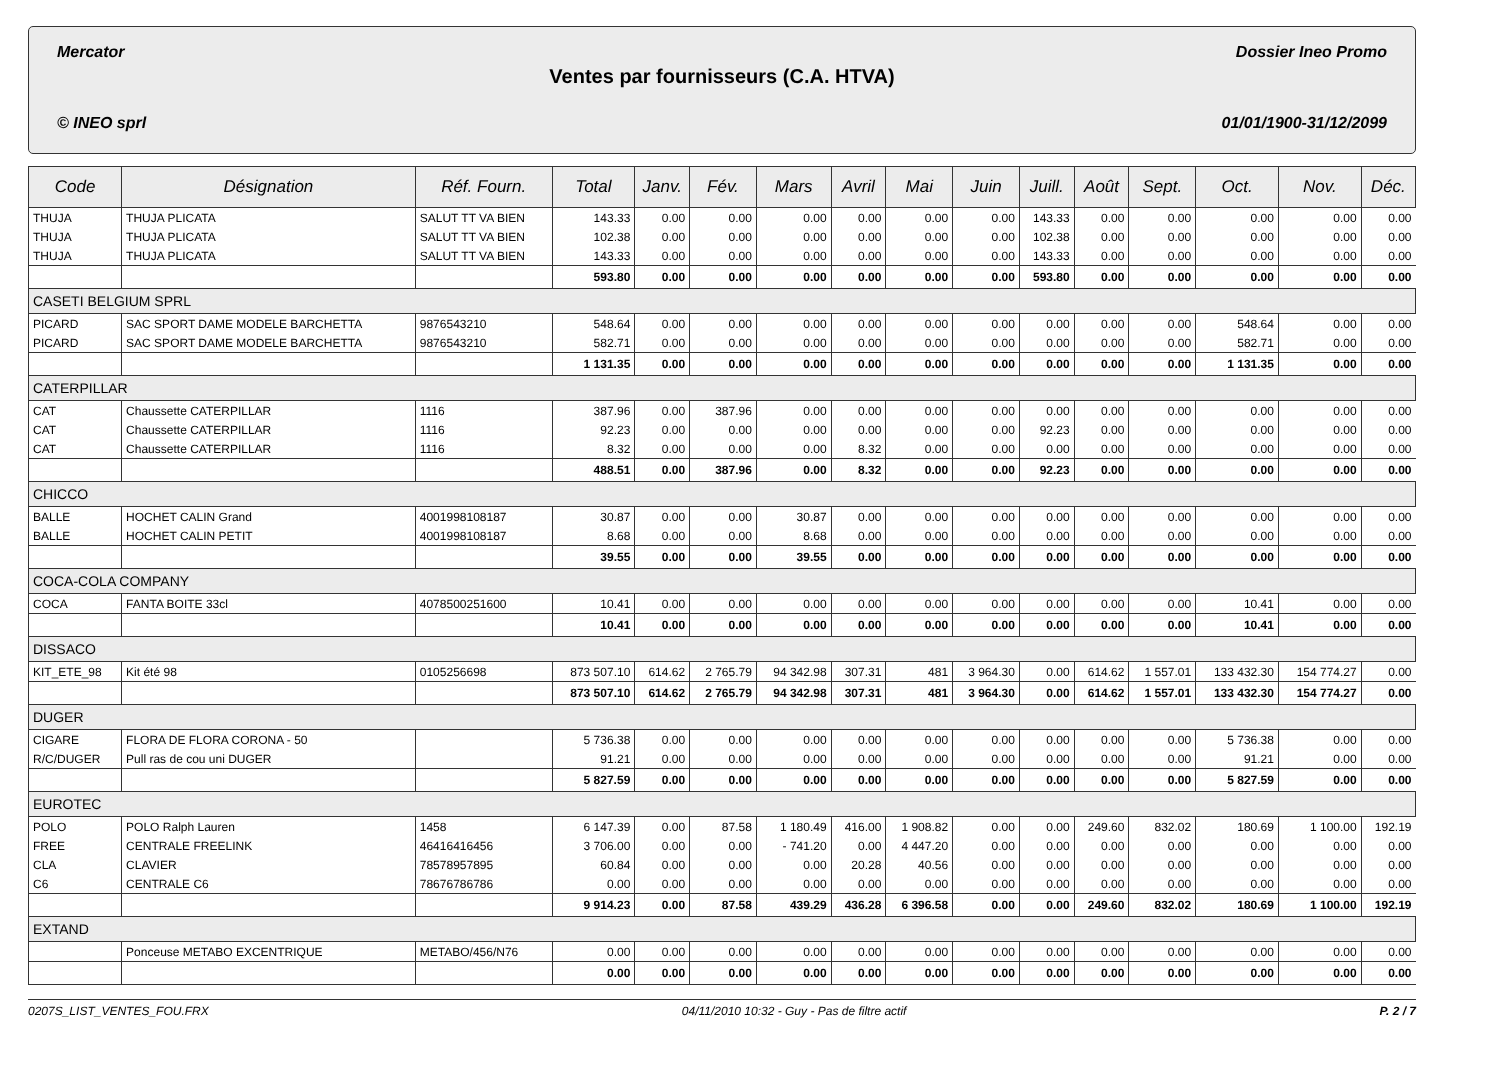Mercator Dossier Ineo Promo
Ventes par fournisseurs (C.A. HTVA)
© INEO sprl 01/01/1900-31/12/2099
| Code | Désignation | Réf. Fourn. | Total | Janv. | Fév. | Mars | Avril | Mai | Juin | Juill. | Août | Sept. | Oct. | Nov. | Déc. |
| --- | --- | --- | --- | --- | --- | --- | --- | --- | --- | --- | --- | --- | --- | --- | --- |
| THUJA | THUJA PLICATA | SALUT TT VA BIEN | 143.33 | 0.00 | 0.00 | 0.00 | 0.00 | 0.00 | 0.00 | 143.33 | 0.00 | 0.00 | 0.00 | 0.00 | 0.00 |
| THUJA | THUJA PLICATA | SALUT TT VA BIEN | 102.38 | 0.00 | 0.00 | 0.00 | 0.00 | 0.00 | 0.00 | 102.38 | 0.00 | 0.00 | 0.00 | 0.00 | 0.00 |
| THUJA | THUJA PLICATA | SALUT TT VA BIEN | 143.33 | 0.00 | 0.00 | 0.00 | 0.00 | 0.00 | 0.00 | 143.33 | 0.00 | 0.00 | 0.00 | 0.00 | 0.00 |
| | | | 593.80 | 0.00 | 0.00 | 0.00 | 0.00 | 0.00 | 0.00 | 593.80 | 0.00 | 0.00 | 0.00 | 0.00 | 0.00 |
| CASETI BELGIUM SPRL | | | | | | | | | | | | | | | |
| PICARD | SAC SPORT DAME MODELE BARCHETTA | 9876543210 | 548.64 | 0.00 | 0.00 | 0.00 | 0.00 | 0.00 | 0.00 | 0.00 | 0.00 | 0.00 | 548.64 | 0.00 | 0.00 |
| PICARD | SAC SPORT DAME MODELE BARCHETTA | 9876543210 | 582.71 | 0.00 | 0.00 | 0.00 | 0.00 | 0.00 | 0.00 | 0.00 | 0.00 | 0.00 | 582.71 | 0.00 | 0.00 |
| | | | 1 131.35 | 0.00 | 0.00 | 0.00 | 0.00 | 0.00 | 0.00 | 0.00 | 0.00 | 0.00 | 1 131.35 | 0.00 | 0.00 |
| CATERPILLAR | | | | | | | | | | | | | | | |
| CAT | Chaussette CATERPILLAR | 1116 | 387.96 | 0.00 | 387.96 | 0.00 | 0.00 | 0.00 | 0.00 | 0.00 | 0.00 | 0.00 | 0.00 | 0.00 | 0.00 |
| CAT | Chaussette CATERPILLAR | 1116 | 92.23 | 0.00 | 0.00 | 0.00 | 0.00 | 0.00 | 0.00 | 92.23 | 0.00 | 0.00 | 0.00 | 0.00 | 0.00 |
| CAT | Chaussette CATERPILLAR | 1116 | 8.32 | 0.00 | 0.00 | 0.00 | 8.32 | 0.00 | 0.00 | 0.00 | 0.00 | 0.00 | 0.00 | 0.00 | 0.00 |
| | | | 488.51 | 0.00 | 387.96 | 0.00 | 8.32 | 0.00 | 0.00 | 92.23 | 0.00 | 0.00 | 0.00 | 0.00 | 0.00 |
| CHICCO | | | | | | | | | | | | | | | |
| BALLE | HOCHET CALIN Grand | 4001998108187 | 30.87 | 0.00 | 0.00 | 30.87 | 0.00 | 0.00 | 0.00 | 0.00 | 0.00 | 0.00 | 0.00 | 0.00 | 0.00 |
| BALLE | HOCHET CALIN PETIT | 4001998108187 | 8.68 | 0.00 | 0.00 | 8.68 | 0.00 | 0.00 | 0.00 | 0.00 | 0.00 | 0.00 | 0.00 | 0.00 | 0.00 |
| | | | 39.55 | 0.00 | 0.00 | 39.55 | 0.00 | 0.00 | 0.00 | 0.00 | 0.00 | 0.00 | 0.00 | 0.00 | 0.00 |
| COCA-COLA COMPANY | | | | | | | | | | | | | | | |
| COCA | FANTA BOITE 33cl | 4078500251600 | 10.41 | 0.00 | 0.00 | 0.00 | 0.00 | 0.00 | 0.00 | 0.00 | 0.00 | 0.00 | 10.41 | 0.00 | 0.00 |
| | | | 10.41 | 0.00 | 0.00 | 0.00 | 0.00 | 0.00 | 0.00 | 0.00 | 0.00 | 0.00 | 10.41 | 0.00 | 0.00 |
| DISSACO | | | | | | | | | | | | | | | |
| KIT_ETE_98 | Kit été 98 | 0105256698 | 873 507.10 | 614.62 | 2 765.79 | 94 342.98 | 307.31 | 481 | 3 964.30 | 0.00 | 614.62 | 1 557.01 | 133 432.30 | 154 774.27 | 0.00 |
| | | | 873 507.10 | 614.62 | 2 765.79 | 94 342.98 | 307.31 | 481 | 3 964.30 | 0.00 | 614.62 | 1 557.01 | 133 432.30 | 154 774.27 | 0.00 |
| DUGER | | | | | | | | | | | | | | | |
| CIGARE | FLORA DE FLORA CORONA - 50 | | 5 736.38 | 0.00 | 0.00 | 0.00 | 0.00 | 0.00 | 0.00 | 0.00 | 0.00 | 0.00 | 5 736.38 | 0.00 | 0.00 |
| R/C/DUGER | Pull ras de cou uni DUGER | | 91.21 | 0.00 | 0.00 | 0.00 | 0.00 | 0.00 | 0.00 | 0.00 | 0.00 | 0.00 | 91.21 | 0.00 | 0.00 |
| | | | 5 827.59 | 0.00 | 0.00 | 0.00 | 0.00 | 0.00 | 0.00 | 0.00 | 0.00 | 0.00 | 5 827.59 | 0.00 | 0.00 |
| EUROTEC | | | | | | | | | | | | | | | |
| POLO | POLO Ralph Lauren | 1458 | 6 147.39 | 0.00 | 87.58 | 1 180.49 | 416.00 | 1 908.82 | 0.00 | 0.00 | 249.60 | 832.02 | 180.69 | 1 100.00 | 192.19 |
| FREE | CENTRALE FREELINK | 46416416456 | 3 706.00 | 0.00 | 0.00 | - 741.20 | 0.00 | 4 447.20 | 0.00 | 0.00 | 0.00 | 0.00 | 0.00 | 0.00 | 0.00 |
| CLA | CLAVIER | 78578957895 | 60.84 | 0.00 | 0.00 | 0.00 | 20.28 | 40.56 | 0.00 | 0.00 | 0.00 | 0.00 | 0.00 | 0.00 | 0.00 |
| C6 | CENTRALE C6 | 78676786786 | 0.00 | 0.00 | 0.00 | 0.00 | 0.00 | 0.00 | 0.00 | 0.00 | 0.00 | 0.00 | 0.00 | 0.00 | 0.00 |
| | | | 9 914.23 | 0.00 | 87.58 | 439.29 | 436.28 | 6 396.58 | 0.00 | 0.00 | 249.60 | 832.02 | 180.69 | 1 100.00 | 192.19 |
| EXTAND | | | | | | | | | | | | | | | |
| | Ponceuse METABO EXCENTRIQUE | METABO/456/N76 | 0.00 | 0.00 | 0.00 | 0.00 | 0.00 | 0.00 | 0.00 | 0.00 | 0.00 | 0.00 | 0.00 | 0.00 | 0.00 |
| | | | 0.00 | 0.00 | 0.00 | 0.00 | 0.00 | 0.00 | 0.00 | 0.00 | 0.00 | 0.00 | 0.00 | 0.00 | 0.00 |
0207S_LIST_VENTES_FOU.FRX 04/11/2010 10:32 - Guy - Pas de filtre actif P. 2 / 7